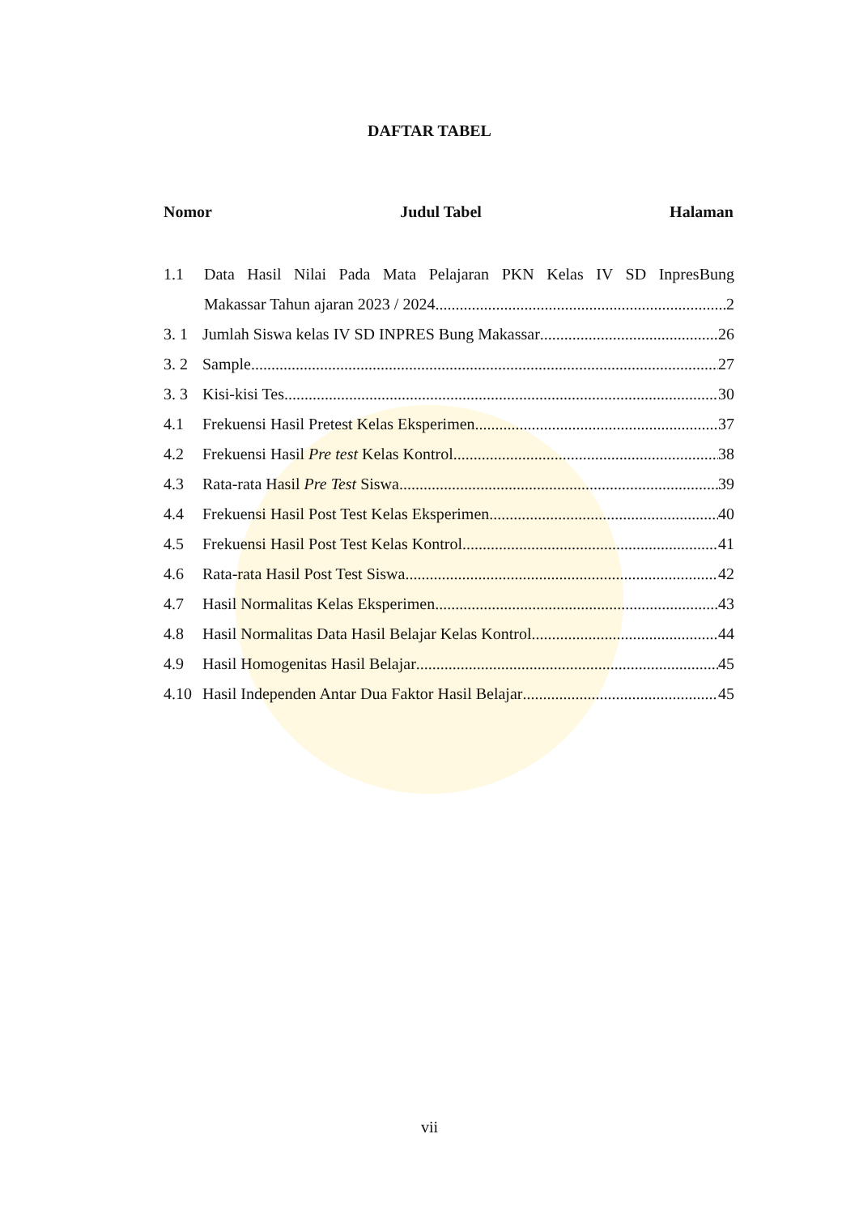DAFTAR TABEL
Nomor Judul Tabel Halaman
1.1 Data Hasil Nilai Pada Mata Pelajaran PKN Kelas IV SD InpresBung
Makassar Tahun ajaran 2023 / 2024. 2
3. 1 Jumlah Siswa kelas IV SD INPRES Bung Makassar 26
3. 2 Sample 27
3. 3 Kisi-kisi Tes 30
4.1 Frekuensi Hasil Pretest Kelas Eksperimen 37
4.2 Frekuensi Hasil Pre test Kelas Kontrol 38
4.3 Rata-rata Hasil Pre Test Siswa 39
4.4 Frekuensi Hasil Post Test Kelas Eksperimen 40
4.5 Frekuensi Hasil Post Test Kelas Kontrol 41
4.6 Rata-rata Hasil Post Test Siswa 42
4.7 Hasil Normalitas Kelas Eksperimen 43
4.8 Hasil Normalitas Data Hasil Belajar Kelas Kontrol 44
4.9 Hasil Homogenitas Hasil Belajar 45
4.10 Hasil Independen Antar Dua Faktor Hasil Belajar 45
vii